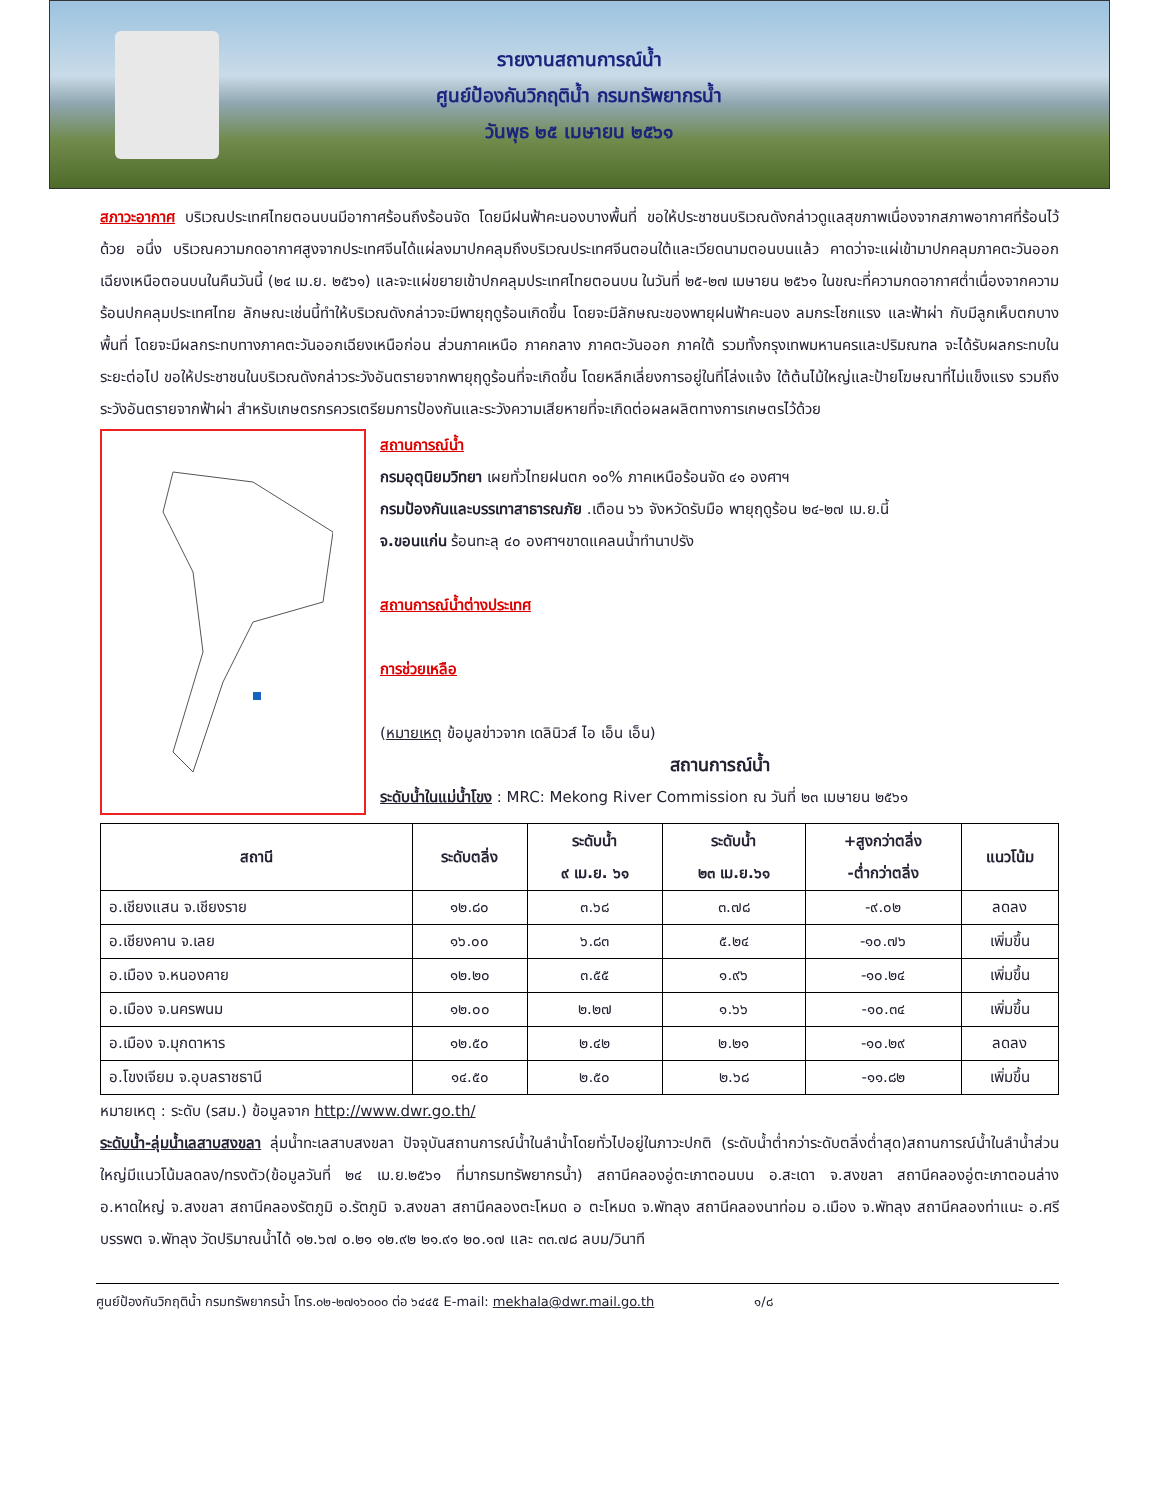รายงานสถานการณ์น้ำ
ศูนย์ป้องกันวิกฤติน้ำ กรมทรัพยากรน้ำ
วันพุธ ๒๕ เมษายน ๒๕๖๑
สภาวะอากาศ บริเวณประเทศไทยตอนบนมีอากาศร้อนถึงร้อนจัด โดยมีฝนฟ้าคะนองบางพื้นที่ ขอให้ประชาชนบริเวณดังกล่าวดูแลสุขภาพเนื่องจากสภาพอากาศที่ร้อนไว้ด้วย อนึ่ง บริเวณความกดอากาศสูงจากประเทศจีนได้แผ่ลงมาปกคลุมถึงบริเวณประเทศจีนตอนใต้และเวียดนามตอนบนแล้ว คาดว่าจะแผ่เข้ามาปกคลุมภาคตะวันออกเฉียงเหนือตอนบนในคืนวันนี้ (๒๔ เม.ย. ๒๕๖๑) และจะแผ่ขยายเข้าปกคลุมประเทศไทยตอนบน ในวันที่ ๒๕-๒๗ เมษายน ๒๕๖๑ ในขณะที่ความกดอากาศต่ำเนื่องจากความร้อนปกคลุมประเทศไทย ลักษณะเช่นนี้ทำให้บริเวณดังกล่าวจะมีพายุฤดูร้อนเกิดขึ้น โดยจะมีลักษณะของพายุฝนฟ้าคะนอง ลมกระโชกแรง และฟ้าผ่า กับมีลูกเห็บตกบางพื้นที่ โดยจะมีผลกระทบทางภาคตะวันออกเฉียงเหนือก่อน ส่วนภาคเหนือ ภาคกลาง ภาคตะวันออก ภาคใต้ รวมทั้งกรุงเทพมหานครและปริมณฑล จะได้รับผลกระทบในระยะต่อไป ขอให้ประชาชนในบริเวณดังกล่าวระวังอันตรายจากพายุฤดูร้อนที่จะเกิดขึ้น โดยหลีกเลี่ยงการอยู่ในที่โล่งแจ้ง ใต้ต้นไม้ใหญ่และป้ายโฆษณาที่ไม่แข็งแรง รวมถึงระวังอันตรายจากฟ้าผ่า สำหรับเกษตรกรควรเตรียมการป้องกันและระวังความเสียหายที่จะเกิดต่อผลผลิตทางการเกษตรไว้ด้วย
สถานการณ์น้ำ
กรมอุตุนิยมวิทยา เผยทั่วไทยฝนตก ๑๐% ภาคเหนือร้อนจัด ๔๑ องศาฯ
กรมป้องกันและบรรเทาสาธารณภัย .เตือน ๖๖ จังหวัดรับมือ พายุฤดูร้อน ๒๔-๒๗ เม.ย.นี้
จ.ขอนแก่น ร้อนทะลุ ๔๐ องศาฯขาดแคลนน้ำทำนาปรัง
สถานการณ์น้ำต่างประเทศ
การช่วยเหลือ
(หมายเหตุ ข้อมูลข่าวจาก เดลินิวส์ ไอ เอ็น เอ็น)
สถานการณ์น้ำ
ระดับน้ำในแม่น้ำโขง : MRC: Mekong River Commission ณ วันที่ ๒๓ เมษายน ๒๕๖๑
| สถานี | ระดับตลิ่ง | ระดับน้ำ ๙ เม.ย. ๖๑ | ระดับน้ำ ๒๓ เม.ย.๖๑ | +สูงกว่าตลิ่ง -ต่ำกว่าตลิ่ง | แนวโน้ม |
| --- | --- | --- | --- | --- | --- |
| อ.เชียงแสน จ.เชียงราย | ๑๒.๘๐ | ๓.๖๘ | ๓.๗๘ | -๙.๐๒ | ลดลง |
| อ.เชียงคาน จ.เลย | ๑๖.๐๐ | ๖.๘๓ | ๕.๒๔ | -๑๐.๗๖ | เพิ่มขึ้น |
| อ.เมือง จ.หนองคาย | ๑๒.๒๐ | ๓.๕๕ | ๑.๙๖ | -๑๐.๒๔ | เพิ่มขึ้น |
| อ.เมือง จ.นครพนม | ๑๒.๐๐ | ๒.๒๗ | ๑.๖๖ | -๑๐.๓๔ | เพิ่มขึ้น |
| อ.เมือง จ.มุกดาหาร | ๑๒.๕๐ | ๒.๔๒ | ๒.๒๑ | -๑๐.๒๙ | ลดลง |
| อ.โขงเจียม จ.อุบลราชธานี | ๑๔.๕๐ | ๒.๕๐ | ๒.๖๘ | -๑๑.๘๒ | เพิ่มขึ้น |
หมายเหตุ : ระดับ (รสม.) ข้อมูลจาก http://www.dwr.go.th/
ระดับน้ำ-ลุ่มน้ำเลสาบสงขลา ลุ่มน้ำทะเลสาบสงขลา ปัจจุบันสถานการณ์น้ำในลำน้ำโดยทั่วไปอยู่ในภาวะปกติ (ระดับน้ำต่ำกว่าระดับตลิ่งต่ำสุด)สถานการณ์น้ำในลำน้ำส่วนใหญ่มีแนวโน้มลดลง/ทรงตัว(ข้อมูลวันที่ ๒๔ เม.ย.๒๕๖๑ ที่มากรมทรัพยากรน้ำ) สถานีคลองอู่ตะเภาตอนบน อ.สะเดา จ.สงขลา สถานีคลองอู่ตะเภาตอนล่าง อ.หาดใหญ่ จ.สงขลา สถานีคลองรัตภูมิ อ.รัตภูมิ จ.สงขลา สถานีคลองตะโหมด อ ตะโหมด จ.พัทลุง สถานีคลองนาท่อม อ.เมือง จ.พัทลุง สถานีคลองท่าแนะ อ.ศรีบรรพต จ.พัทลุง วัดปริมาณน้ำได้ ๑๒.๖๗ ๐.๒๑ ๑๒.๙๒ ๒๑.๙๑ ๒๐.๑๗ และ ๓๓.๗๘ ลบม/วินาที
ศูนย์ป้องกันวิกฤติน้ำ กรมทรัพยากรน้ำ โทร.๐๒-๒๗๑๖๐๐๐ ต่อ ๖๔๔๕ E-mail: mekhala@dwr.mail.go.th ๑/๘